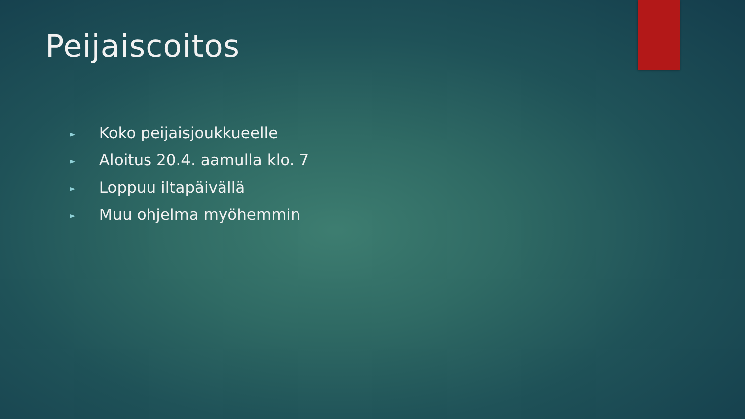Peijaiscoitos
► Koko peijaisjoukkueelle
► Aloitus 20.4. aamulla klo. 7
► Loppuu iltapäivällä
► Muu ohjelma myöhemmin